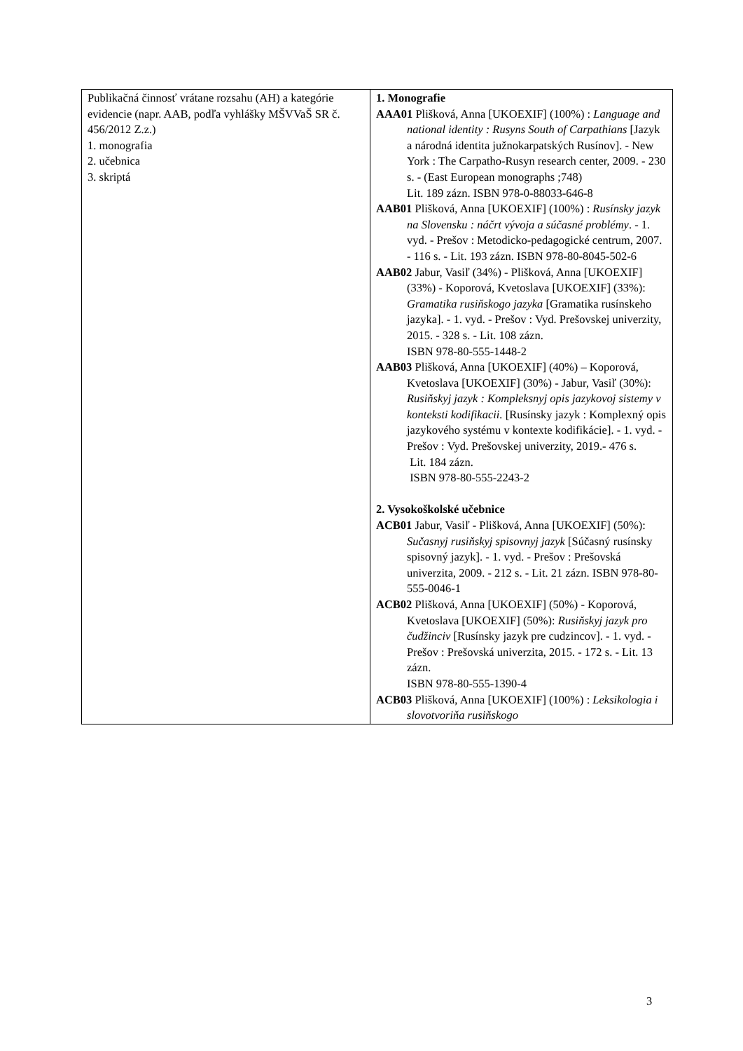| Publikačná činnosť vrátane rozsahu (AH) a kategórie evidencie (napr. AAB, podľa vyhlášky MŠVVaŠ SR č. 456/2012 Z.z.) 1. monografia 2. učebnica 3. skriptá | 1. Monografie AAA01 Plišková, Anna [UKOEXIF] (100%) : Language and national identity : Rusyns South of Carpathians [Jazyk a národná identita južnokarpatských Rusínov]. - New York : The Carpatho-Rusyn research center, 2009. - 230 s. - (East European monographs ;748) Lit. 189 zázn. ISBN 978-0-88033-646-8 AAB01 Plišková, Anna [UKOEXIF] (100%) : Rusínsky jazyk na Slovensku : náčrt vývoja a súčasné problémy . - 1. vyd. - Prešov : Metodicko-pedagogické centrum, 2007. - 116 s. - Lit. 193 zázn. ISBN 978-80-8045-502-6 AAB02 Jabur, Vasiľ (34%) - Plišková, Anna [UKOEXIF] (33%) - Koporová, Kvetoslava [UKOEXIF] (33%): Gramatika rusiňskogo jazyka [Gramatika rusínskeho jazyka]. - 1. vyd. - Prešov : Vyd. Prešovskej univerzity, 2015. - 328 s. - Lit. 108 zázn. ISBN 978-80-555-1448-2 AAB03 Plišková, Anna [UKOEXIF] (40%) – Koporová, Kvetoslava [UKOEXIF] (30%) - Jabur, Vasiľ (30%): Rusiňskyj jazyk : Kompleksnyj opis jazykovoj sistemy v konteksti kodifikacii. [Rusínsky jazyk : Komplexný opis jazykového systému v kontexte kodifikácie]. - 1. vyd. - Prešov : Vyd. Prešovskej univerzity, 2019.- 476 s. Lit. 184 zázn. ISBN 978-80-555-2243-2 2. Vysokoškolské učebnice ACB01 Jabur, Vasiľ - Plišková, Anna [UKOEXIF] (50%): Sučasnyj rusiňskyj spisovnyj jazyk [Súčasný rusínsky spisovný jazyk]. - 1. vyd. - Prešov : Prešovská univerzita, 2009. - 212 s. - Lit. 21 zázn. ISBN 978-80-555-0046-1 ACB02 Plišková, Anna [UKOEXIF] (50%) - Koporová, Kvetoslava [UKOEXIF] (50%): Rusiňskyj jazyk pro čudžinciv [Rusínsky jazyk pre cudzincov]. - 1. vyd. - Prešov : Prešovská univerzita, 2015. - 172 s. - Lit. 13 zázn. ISBN 978-80-555-1390-4 ACB03 Plišková, Anna [UKOEXIF] (100%) : Leksikologia i slovotvoriňa rusiňskogo |
3